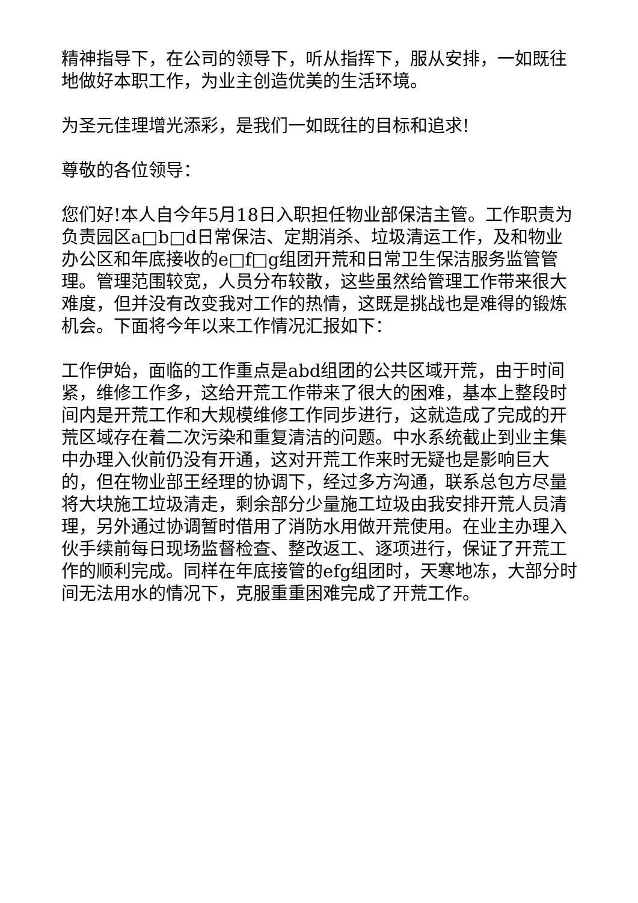精神指导下，在公司的领导下，听从指挥下，服从安排，一如既往地做好本职工作，为业主创造优美的生活环境。
为圣元佳理增光添彩，是我们一如既往的目标和追求!
尊敬的各位领导：
您们好!本人自今年5月18日入职担任物业部保洁主管。工作职责为负责园区a□b□d日常保洁、定期消杀、垃圾清运工作，及和物业办公区和年底接收的e□f□g组团开荒和日常卫生保洁服务监管管理。管理范围较宽，人员分布较散，这些虽然给管理工作带来很大难度，但并没有改变我对工作的热情，这既是挑战也是难得的锻炼机会。下面将今年以来工作情况汇报如下：
工作伊始，面临的工作重点是abd组团的公共区域开荒，由于时间紧，维修工作多，这给开荒工作带来了很大的困难，基本上整段时间内是开荒工作和大规模维修工作同步进行，这就造成了完成的开荒区域存在着二次污染和重复清洁的问题。中水系统截止到业主集中办理入伙前仍没有开通，这对开荒工作来时无疑也是影响巨大的，但在物业部王经理的协调下，经过多方沟通，联系总包方尽量将大块施工垃圾清走，剩余部分少量施工垃圾由我安排开荒人员清理，另外通过协调暂时借用了消防水用做开荒使用。在业主办理入伙手续前每日现场监督检查、整改返工、逐项进行，保证了开荒工作的顺利完成。同样在年底接管的efg组团时，天寒地冻，大部分时间无法用水的情况下，克服重重困难完成了开荒工作。